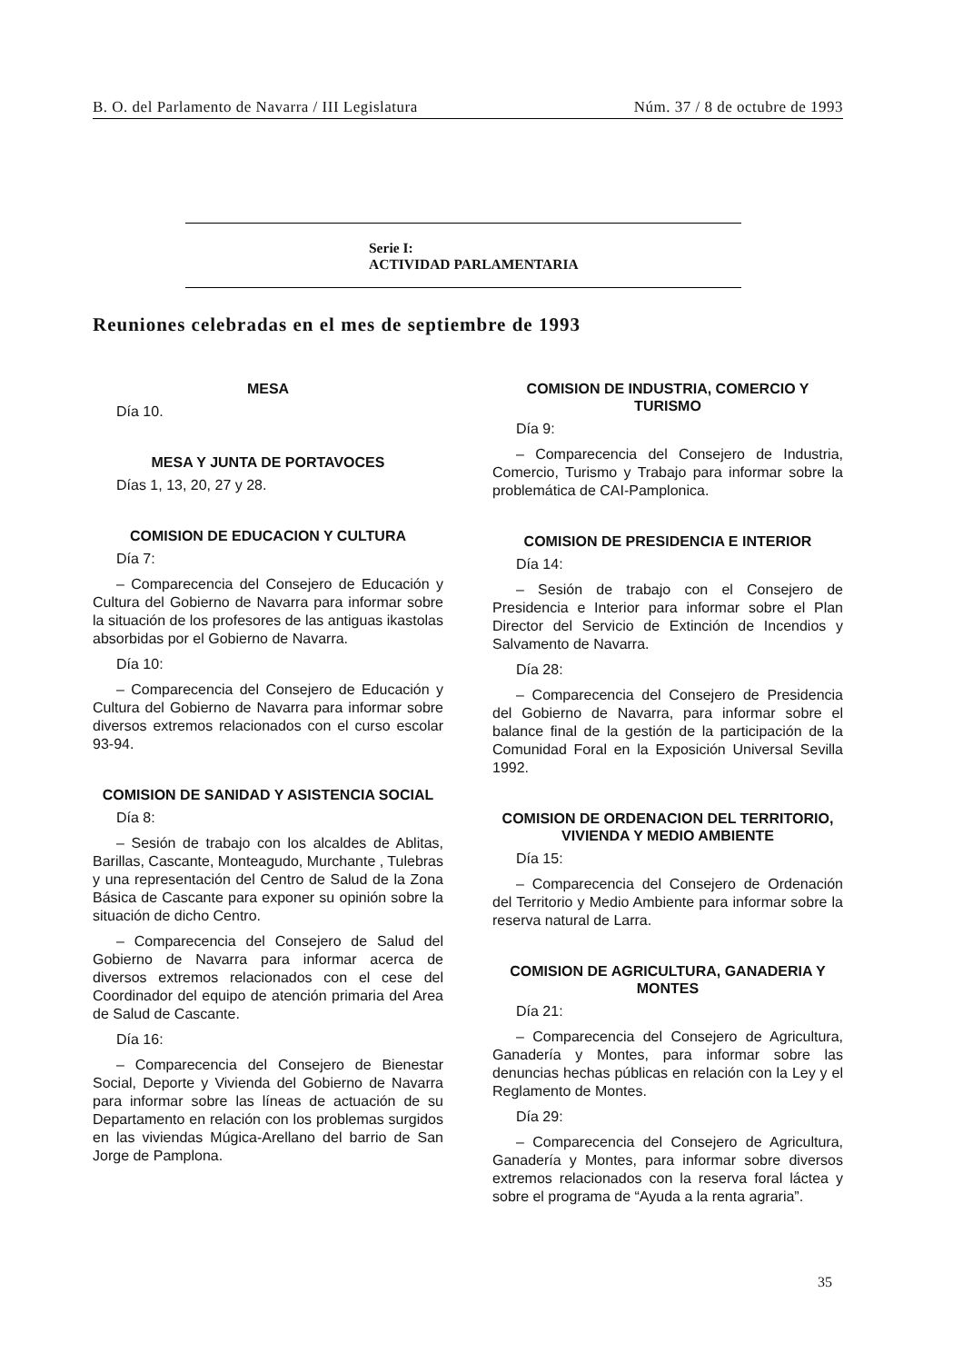B. O. del Parlamento de Navarra / III Legislatura Núm. 37 / 8 de octubre de 1993
Serie I:
ACTIVIDAD PARLAMENTARIA
Reuniones celebradas en el mes de septiembre de 1993
MESA
Día 10.
MESA Y JUNTA DE PORTAVOCES
Días 1, 13, 20, 27 y 28.
COMISION DE EDUCACION Y CULTURA
Día 7:
– Comparecencia del Consejero de Educación y Cultura del Gobierno de Navarra para informar sobre la situación de los profesores de las antiguas ikastolas absorbidas por el Gobierno de Navarra.
Día 10:
– Comparecencia del Consejero de Educación y Cultura del Gobierno de Navarra para informar sobre diversos extremos relacionados con el curso escolar 93-94.
COMISION DE SANIDAD Y ASISTENCIA SOCIAL
Día 8:
– Sesión de trabajo con los alcaldes de Ablitas, Barillas, Cascante, Monteagudo, Murchante , Tulebras y una representación del Centro de Salud de la Zona Básica de Cascante para exponer su opinión sobre la situación de dicho Centro.
– Comparecencia del Consejero de Salud del Gobierno de Navarra para informar acerca de diversos extremos relacionados con el cese del Coordinador del equipo de atención primaria del Area de Salud de Cascante.
Día 16:
– Comparecencia del Consejero de Bienestar Social, Deporte y Vivienda del Gobierno de Navarra para informar sobre las líneas de actuación de su Departamento en relación con los problemas surgidos en las viviendas Múgica-Arellano del barrio de San Jorge de Pamplona.
COMISION DE INDUSTRIA, COMERCIO Y TURISMO
Día 9:
– Comparecencia del Consejero de Industria, Comercio, Turismo y Trabajo para informar sobre la problemática de CAI-Pamplonica.
COMISION DE PRESIDENCIA E INTERIOR
Día 14:
– Sesión de trabajo con el Consejero de Presidencia e Interior para informar sobre el Plan Director del Servicio de Extinción de Incendios y Salvamento de Navarra.
Día 28:
– Comparecencia del Consejero de Presidencia del Gobierno de Navarra, para informar sobre el balance final de la gestión de la participación de la Comunidad Foral en la Exposición Universal Sevilla 1992.
COMISION DE ORDENACION DEL TERRITORIO, VIVIENDA Y MEDIO AMBIENTE
Día 15:
– Comparecencia del Consejero de Ordenación del Territorio y Medio Ambiente para informar sobre la reserva natural de Larra.
COMISION DE AGRICULTURA, GANADERIA Y MONTES
Día 21:
– Comparecencia del Consejero de Agricultura, Ganadería y Montes, para informar sobre las denuncias hechas públicas en relación con la Ley y el Reglamento de Montes.
Día 29:
– Comparecencia del Consejero de Agricultura, Ganadería y Montes, para informar sobre diversos extremos relacionados con la reserva foral láctea y sobre el programa de “Ayuda a la renta agraria”.
35